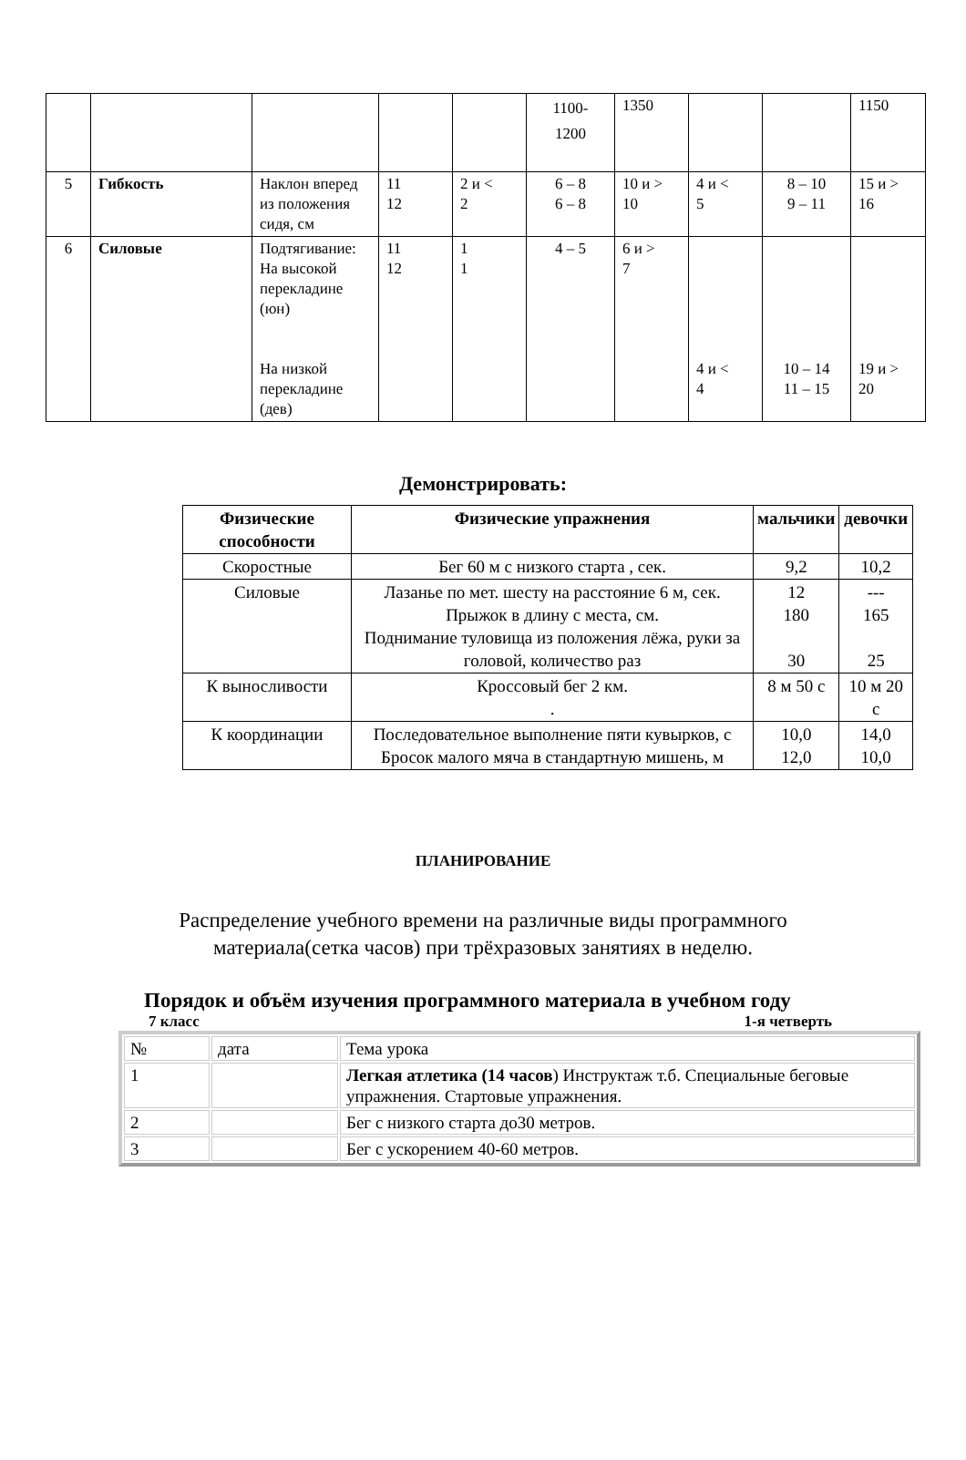| | | | | | 1100- 1200 | 1350 | | | 1150 |
| 5 | Гибкость | Наклон вперед из положения сидя, см | 11 12 | 2 и < 2 | 6 – 8 6 – 8 | 10 и > 10 | 4 и < 5 | 8 – 10 9 – 11 | 15 и > 16 |
| 6 | Силовые | Подтягивание: На высокой перекладине (юн) На низкой перекладине (дев) | 11 12 | 1 1 | 4 – 5 | 6 и > 7 | 4 и < 4 | 10 – 14 11 – 15 | 19 и > 20 |
Демонстрировать:
| Физические способности | Физические упражнения | мальчики | девочки |
| --- | --- | --- | --- |
| Скоростные | Бег 60 м с низкого старта , сек. | 9,2 | 10,2 |
| Силовые | Лазанье по мет. шесту на расстояние 6 м, сек. Прыжок в длину с места, см. Поднимание туловища из положения лёжа, руки за головой, количество раз | 12 180 30 | --- 165 25 |
| К выносливости | Кроссовый бег 2 км. . | 8 м 50 с | 10 м 20 с |
| К координации | Последовательное выполнение пяти кувырков, с Бросок малого мяча в стандартную мишень, м | 10,0 12,0 | 14,0 10,0 |
ПЛАНИРОВАНИЕ
Распределение учебного времени на различные виды программного
материала(сетка часов) при трёхразовых занятиях в неделю.
Порядок и объём изучения программного материала в учебном году
7 класс 1-я четверть
| № | дата | Тема урока |
| 1 | | Легкая атлетика (14 часов ) Инструктаж т.б. Специальные беговые упражнения. Стартовые упражнения. |
| 2 | | Бег с низкого старта до30 метров. |
| 3 | | Бег с ускорением 40-60 метров. |